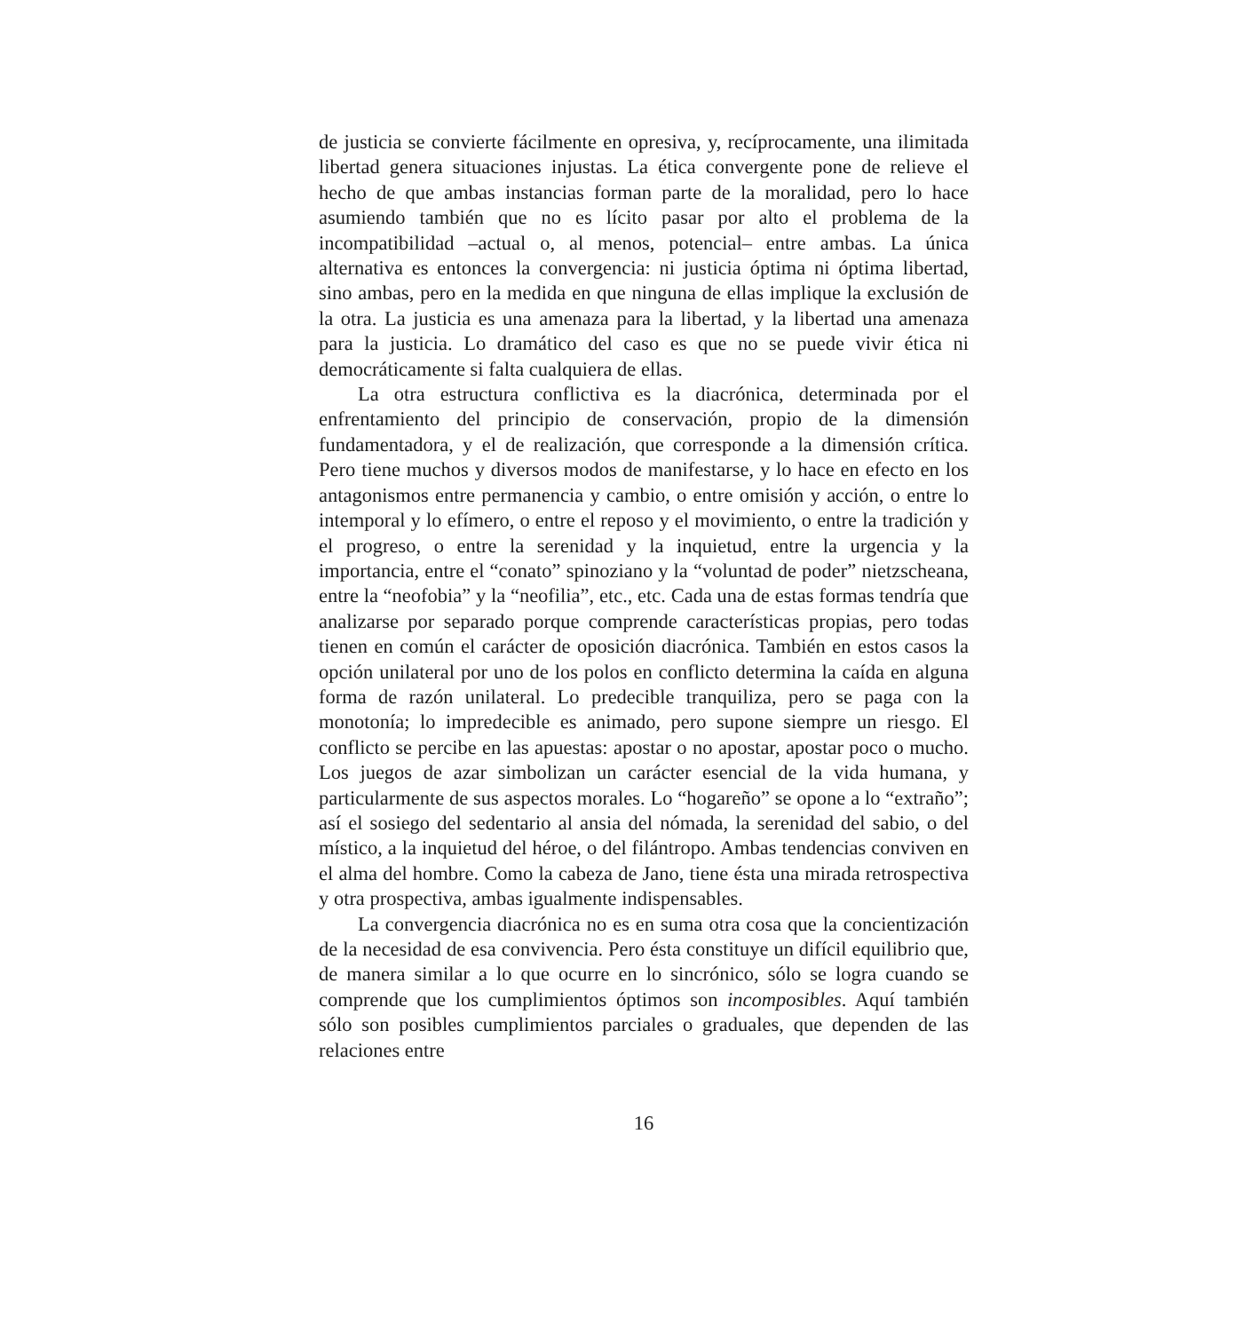de justicia se convierte fácilmente en opresiva, y, recíprocamente, una ilimitada libertad genera situaciones injustas. La ética convergente pone de relieve el hecho de que ambas instancias forman parte de la moralidad, pero lo hace asumiendo también que no es lícito pasar por alto el problema de la incompatibilidad –actual o, al menos, potencial– entre ambas. La única alternativa es entonces la convergencia: ni justicia óptima ni óptima libertad, sino ambas, pero en la medida en que ninguna de ellas implique la exclusión de la otra. La justicia es una amenaza para la libertad, y la libertad una amenaza para la justicia. Lo dramático del caso es que no se puede vivir ética ni democráticamente si falta cualquiera de ellas.
La otra estructura conflictiva es la diacrónica, determinada por el enfrentamiento del principio de conservación, propio de la dimensión fundamentadora, y el de realización, que corresponde a la dimensión crítica. Pero tiene muchos y diversos modos de manifestarse, y lo hace en efecto en los antagonismos entre permanencia y cambio, o entre omisión y acción, o entre lo intemporal y lo efímero, o entre el reposo y el movimiento, o entre la tradición y el progreso, o entre la serenidad y la inquietud, entre la urgencia y la importancia, entre el “conato” spinoziano y la “voluntad de poder” nietzscheana, entre la “neofobia” y la “neofilia”, etc., etc. Cada una de estas formas tendría que analizarse por separado porque comprende características propias, pero todas tienen en común el carácter de oposición diacrónica. También en estos casos la opción unilateral por uno de los polos en conflicto determina la caída en alguna forma de razón unilateral. Lo predecible tranquiliza, pero se paga con la monotonía; lo impredecible es animado, pero supone siempre un riesgo. El conflicto se percibe en las apuestas: apostar o no apostar, apostar poco o mucho. Los juegos de azar simbolizan un carácter esencial de la vida humana, y particularmente de sus aspectos morales. Lo “hogareño” se opone a lo “extraño”; así el sosiego del sedentario al ansia del nómada, la serenidad del sabio, o del místico, a la inquietud del héroe, o del filántropo. Ambas tendencias conviven en el alma del hombre. Como la cabeza de Jano, tiene ésta una mirada retrospectiva y otra prospectiva, ambas igualmente indispensables.
La convergencia diacrónica no es en suma otra cosa que la concientización de la necesidad de esa convivencia. Pero ésta constituye un difícil equilibrio que, de manera similar a lo que ocurre en lo sincrónico, sólo se logra cuando se comprende que los cumplimientos óptimos son incomposibles. Aquí también sólo son posibles cumplimientos parciales o graduales, que dependen de las relaciones entre
16